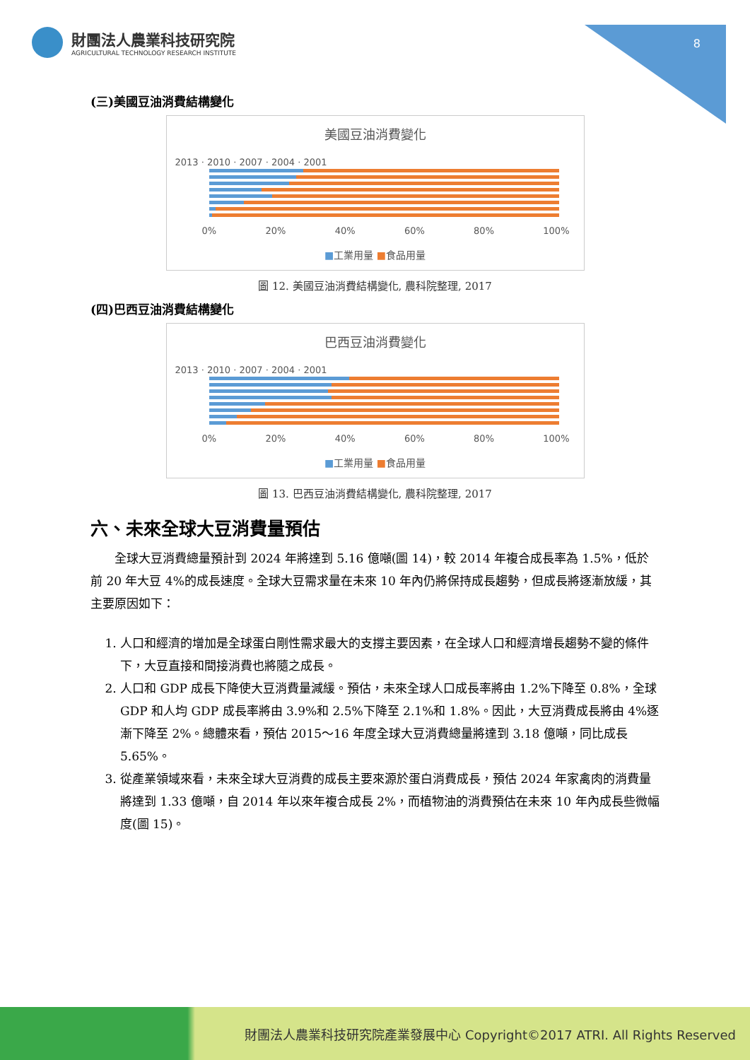財團法人農業科技研究院
AGRICULTURAL TECHNOLOGY RESEARCH INSTITUTE
8
(三)美國豆油消費結構變化
美國豆油消費變化
2013 · 2010 · 2007 · 2004 · 2001
0% 20% 40% 60% 80% 100%
■工業用量 ■食品用量
圖 12. 美國豆油消費結構變化, 農科院整理, 2017
(四)巴西豆油消費結構變化
巴西豆油消費變化
2013 · 2010 · 2007 · 2004 · 2001
0% 20% 40% 60% 80% 100%
■工業用量 ■食品用量
圖 13. 巴西豆油消費結構變化, 農科院整理, 2017
六、未來全球大豆消費量預估
全球大豆消費總量預計到 2024 年將達到 5.16 億噸(圖 14)，較 2014 年複合成長率為 1.5%，低於前 20 年大豆 4%的成長速度。全球大豆需求量在未來 10 年內仍將保持成長趨勢，但成長將逐漸放緩，其主要原因如下：
1. 人口和經濟的增加是全球蛋白剛性需求最大的支撐主要因素，在全球人口和經濟增長趨勢不變的條件下，大豆直接和間接消費也將隨之成長。
2. 人口和 GDP 成長下降使大豆消費量減緩。預估，未來全球人口成長率將由 1.2%下降至 0.8%，全球 GDP 和人均 GDP 成長率將由 3.9%和 2.5%下降至 2.1%和 1.8%。因此，大豆消費成長將由 4%逐漸下降至 2%。總體來看，預估 2015～16 年度全球大豆消費總量將達到 3.18 億噸，同比成長 5.65%。
3. 從產業領域來看，未來全球大豆消費的成長主要來源於蛋白消費成長，預估 2024 年家禽肉的消費量將達到 1.33 億噸，自 2014 年以來年複合成長 2%，而植物油的消費預估在未來 10 年內成長些微幅度(圖 15)。
財團法人農業科技研究院產業發展中心 Copyright©2017 ATRI. All Rights Reserved